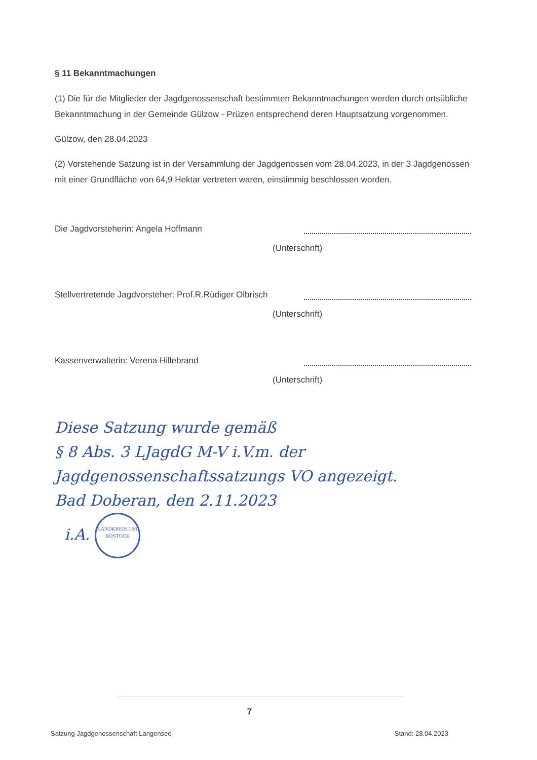§ 11 Bekanntmachungen
(1) Die für die Mitglieder der Jagdgenossenschaft bestimmten Bekanntmachungen werden durch ortsübliche Bekanntmachung in der Gemeinde Gülzow - Prüzen entsprechend deren Hauptsatzung vorgenommen.
Gülzow, den 28.04.2023
(2) Vorstehende Satzung ist in der Versammlung der Jagdgenossen vom 28.04.2023, in der 3 Jagdgenossen mit einer Grundfläche von 64,9 Hektar vertreten waren, einstimmig beschlossen worden.
Die Jagdvorsteherin: Angela Hoffmann
(Unterschrift)
Stellvertretende Jagdvorsteher: Prof.R.Rüdiger Olbrisch
(Unterschrift)
Kassenverwalterin: Verena Hillebrand
(Unterschrift)
Diese Satzung wurde gemäß
§ 8 Abs. 3 LJagdG M-V i.V.m. der
Jagdgenossenschaftssatzungs VO angezeigt.
Bad Doberan, den 2.11.2023
i.A. LANDKREIS 166
ROSTOCK
7
Satzung Jagdgenossenschaft Langensee Stand: 28.04.2023